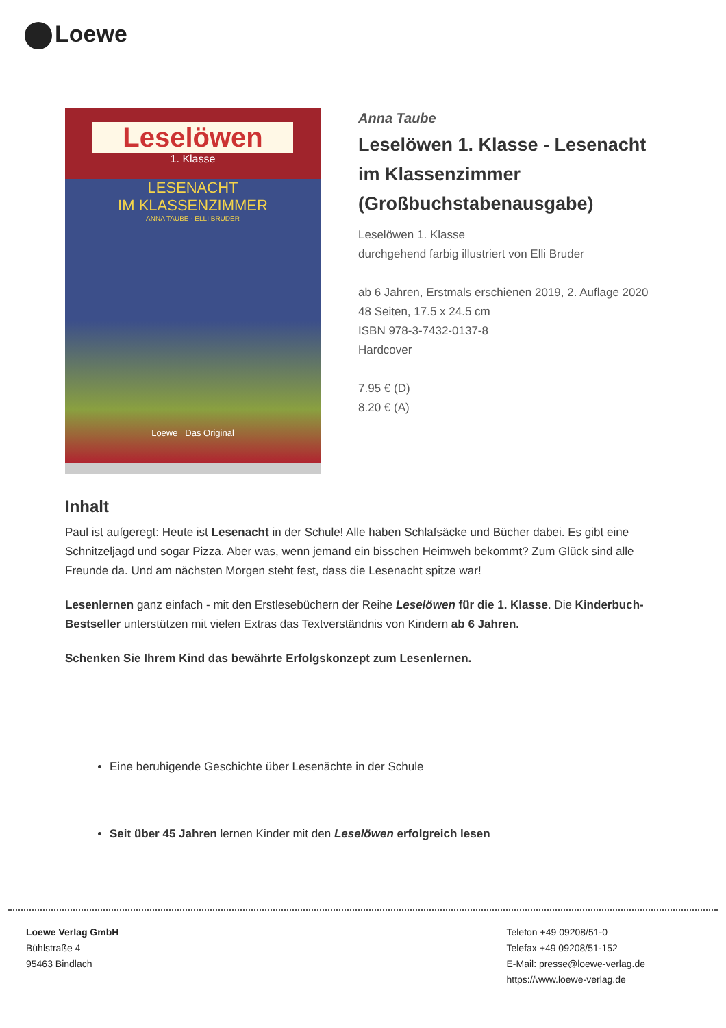Loewe
Leselöwen
1. Klasse
LESENACHT
IM KLASSENZIMMER
ANNA TAUBE · ELLI BRUDER
Loewe Das Original
Anna Taube
Leselöwen 1. Klasse - Lesenacht im Klassenzimmer (Großbuchstabenausgabe)
Leselöwen 1. Klasse
durchgehend farbig illustriert von Elli Bruder
ab 6 Jahren, Erstmals erschienen 2019, 2. Auflage 2020
48 Seiten, 17.5 x 24.5 cm
ISBN 978-3-7432-0137-8
Hardcover
7.95 € (D)
8.20 € (A)
Inhalt
Paul ist aufgeregt: Heute ist Lesenacht in der Schule! Alle haben Schlafsäcke und Bücher dabei. Es gibt eine Schnitzeljagd und sogar Pizza. Aber was, wenn jemand ein bisschen Heimweh bekommt? Zum Glück sind alle Freunde da. Und am nächsten Morgen steht fest, dass die Lesenacht spitze war!
Lesenlernen ganz einfach - mit den Erstlesebüchern der Reihe Leselöwen für die 1. Klasse. Die Kinderbuch-Bestseller unterstützen mit vielen Extras das Textverständnis von Kindern ab 6 Jahren.
Schenken Sie Ihrem Kind das bewährte Erfolgskonzept zum Lesenlernen.
Eine beruhigende Geschichte über Lesenächte in der Schule
Seit über 45 Jahren lernen Kinder mit den Leselöwen erfolgreich lesen
Loewe Verlag GmbH
Bühlstraße 4
95463 Bindlach
Telefon +49 09208/51-0
Telefax +49 09208/51-152
E-Mail: presse@loewe-verlag.de
https://www.loewe-verlag.de